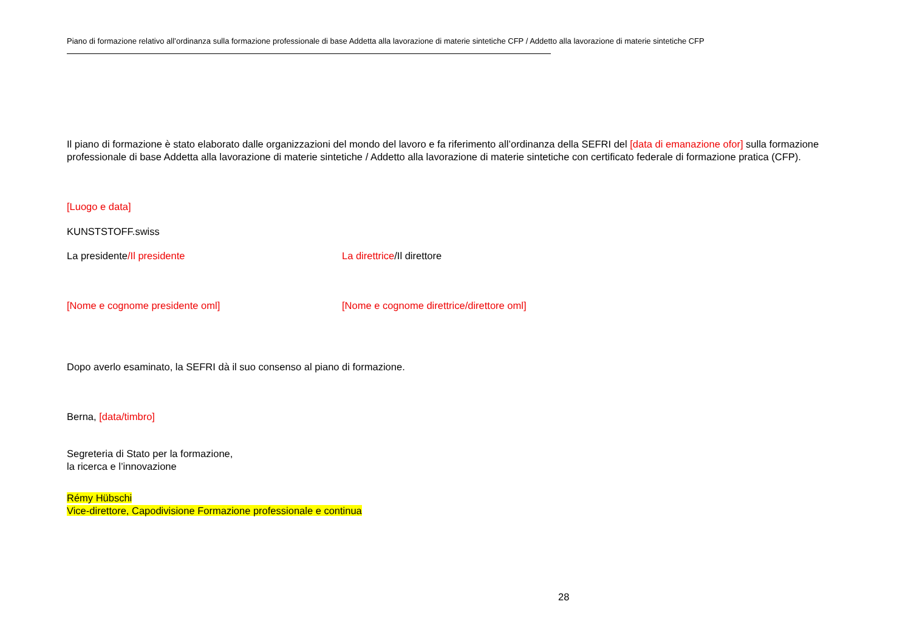Piano di formazione relativo all’ordinanza sulla formazione professionale di base Addetta alla lavorazione di materie sintetiche CFP / Addetto alla lavorazione di materie sintetiche CFP
Il piano di formazione è stato elaborato dalle organizzazioni del mondo del lavoro e fa riferimento all’ordinanza della SEFRI del [data di emanazione ofor] sulla formazione professionale di base Addetta alla lavorazione di materie sintetiche / Addetto alla lavorazione di materie sintetiche con certificato federale di formazione pratica (CFP).
[Luogo e data]
KUNSTSTOFF.swiss
La presidente/Il presidente La direttrice/Il direttore
[Nome e cognome presidente oml] [Nome e cognome direttrice/direttore oml]
Dopo averlo esaminato, la SEFRI dà il suo consenso al piano di formazione.
Berna, [data/timbro]
Segreteria di Stato per la formazione,
la ricerca e l’innovazione
Rémy Hübschi
Vice-direttore, Capodivisione Formazione professionale e continua
28